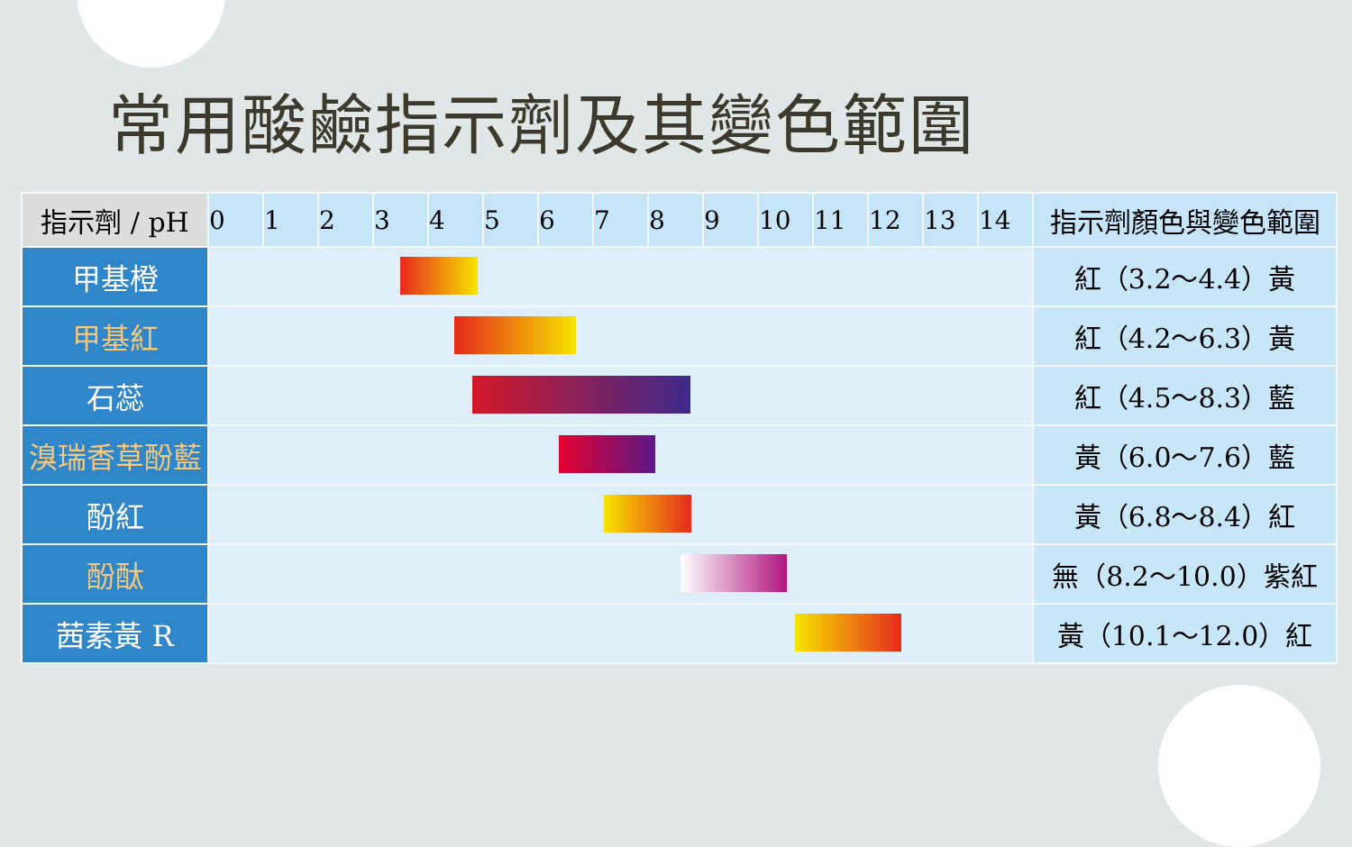常用酸鹼指示劑及其變色範圍
| 指示劑 / pH | 0 | 1 | 2 | 3 | 4 | 5 | 6 | 7 | 8 | 9 | 10 | 11 | 12 | 13 | 14 | 指示劑顏色與變色範圍 |
| --- | --- | --- | --- | --- | --- | --- | --- | --- | --- | --- | --- | --- | --- | --- | --- | --- |
| 甲基橙 | | | | | | | | | | | | | | | | 紅（3.2～4.4）黃 |
| 甲基紅 | | | | | | | | | | | | | | | | 紅（4.2～6.3）黃 |
| 石蕊 | | | | | | | | | | | | | | | | 紅（4.5～8.3）藍 |
| 溴瑞香草酚藍 | | | | | | | | | | | | | | | | 黃（6.0～7.6）藍 |
| 酚紅 | | | | | | | | | | | | | | | | 黃（6.8～8.4）紅 |
| 酚酞 | | | | | | | | | | | | | | | | 無（8.2～10.0）紫紅 |
| 茜素黃 R | | | | | | | | | | | | | | | | 黃（10.1～12.0）紅 |